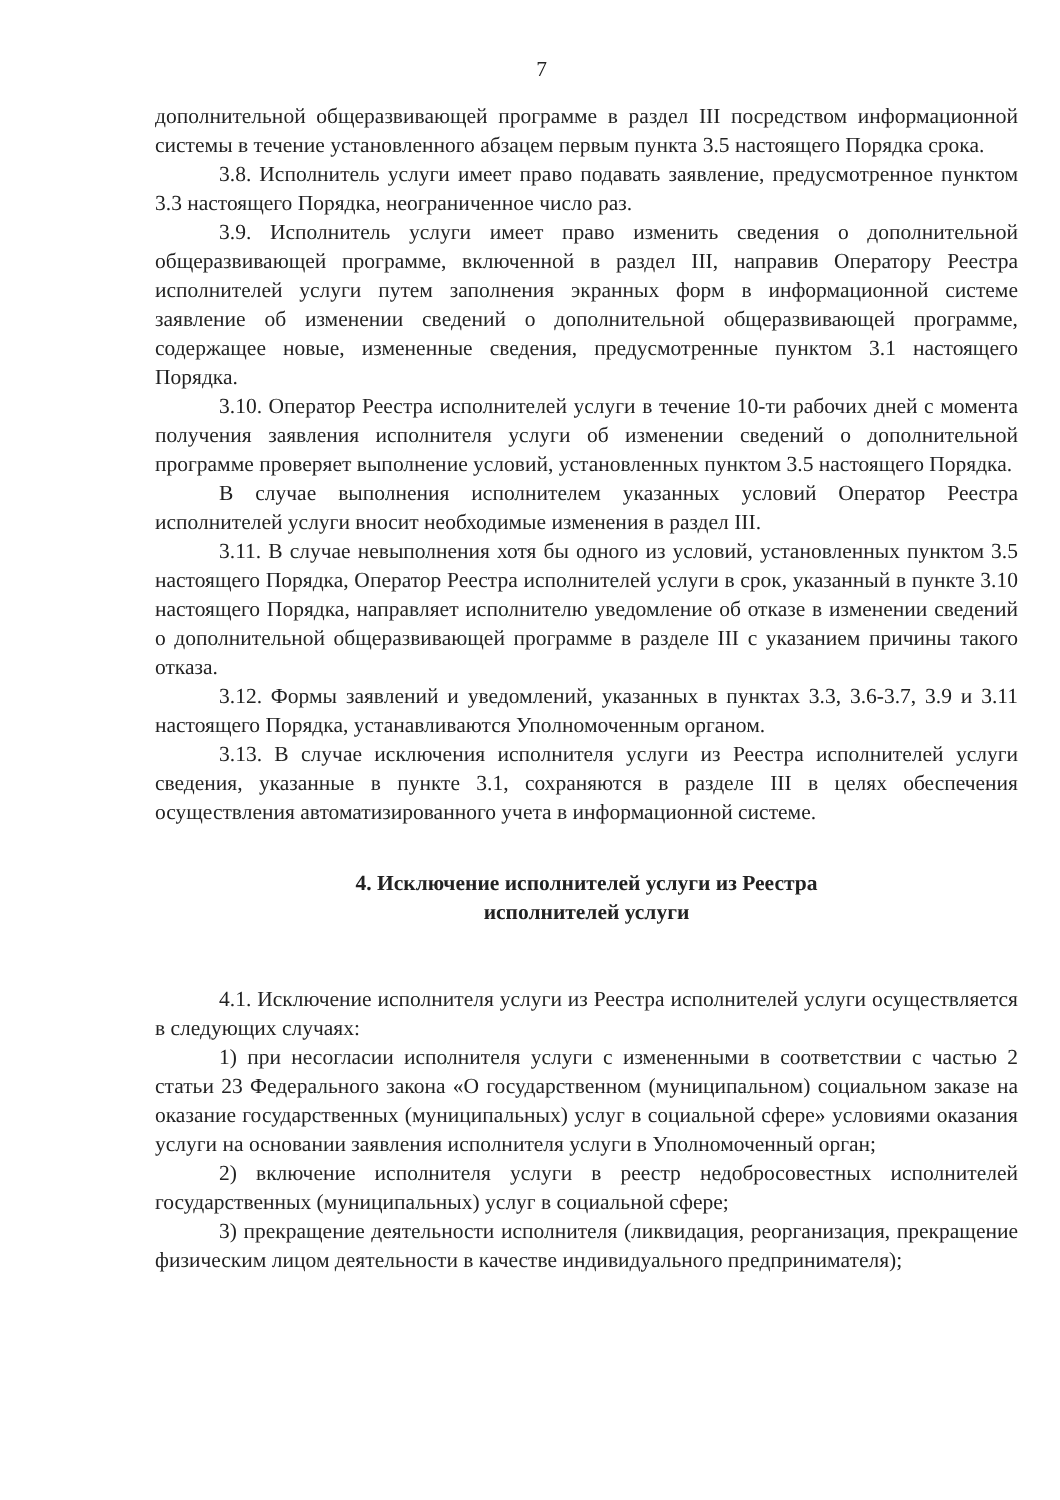7
дополнительной общеразвивающей программе в раздел III посредством информационной системы в течение установленного абзацем первым пункта 3.5 настоящего Порядка срока.
3.8. Исполнитель услуги имеет право подавать заявление, предусмотренное пунктом 3.3 настоящего Порядка, неограниченное число раз.
3.9. Исполнитель услуги имеет право изменить сведения о дополнительной общеразвивающей программе, включенной в раздел III, направив Оператору Реестра исполнителей услуги путем заполнения экранных форм в информационной системе заявление об изменении сведений о дополнительной общеразвивающей программе, содержащее новые, измененные сведения, предусмотренные пунктом 3.1 настоящего Порядка.
3.10. Оператор Реестра исполнителей услуги в течение 10-ти рабочих дней с момента получения заявления исполнителя услуги об изменении сведений о дополнительной программе проверяет выполнение условий, установленных пунктом 3.5 настоящего Порядка.
В случае выполнения исполнителем указанных условий Оператор Реестра исполнителей услуги вносит необходимые изменения в раздел III.
3.11. В случае невыполнения хотя бы одного из условий, установленных пунктом 3.5 настоящего Порядка, Оператор Реестра исполнителей услуги в срок, указанный в пункте 3.10 настоящего Порядка, направляет исполнителю уведомление об отказе в изменении сведений о дополнительной общеразвивающей программе в разделе III с указанием причины такого отказа.
3.12. Формы заявлений и уведомлений, указанных в пунктах 3.3, 3.6-3.7, 3.9 и 3.11 настоящего Порядка, устанавливаются Уполномоченным органом.
3.13. В случае исключения исполнителя услуги из Реестра исполнителей услуги сведения, указанные в пункте 3.1, сохраняются в разделе III в целях обеспечения осуществления автоматизированного учета в информационной системе.
4. Исключение исполнителей услуги из Реестра
исполнителей услуги
4.1. Исключение исполнителя услуги из Реестра исполнителей услуги осуществляется в следующих случаях:
1) при несогласии исполнителя услуги с измененными в соответствии с частью 2 статьи 23 Федерального закона «О государственном (муниципальном) социальном заказе на оказание государственных (муниципальных) услуг в социальной сфере» условиями оказания услуги на основании заявления исполнителя услуги в Уполномоченный орган;
2) включение исполнителя услуги в реестр недобросовестных исполнителей государственных (муниципальных) услуг в социальной сфере;
3) прекращение деятельности исполнителя (ликвидация, реорганизация, прекращение физическим лицом деятельности в качестве индивидуального предпринимателя);